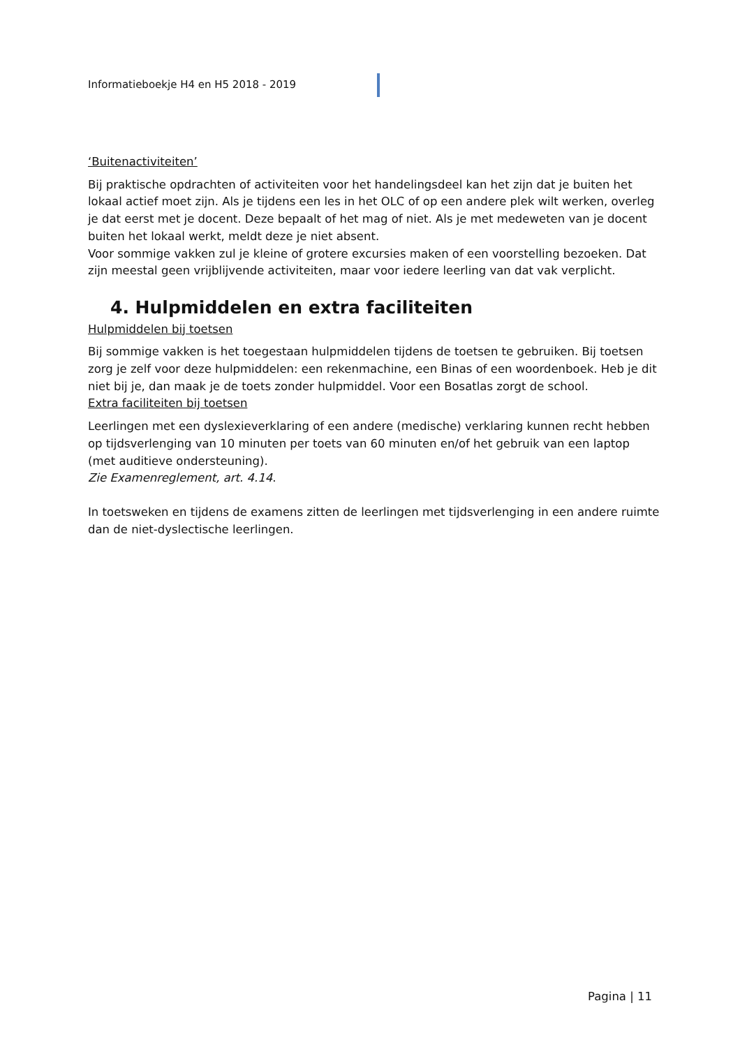Informatieboekje H4 en H5 2018 - 2019
‘Buitenactiviteiten’
Bij praktische opdrachten of activiteiten voor het handelingsdeel kan het zijn dat je buiten het lokaal actief moet zijn. Als je tijdens een les in het OLC of op een andere plek wilt werken, overleg je dat eerst met je docent. Deze bepaalt of het mag of niet. Als je met medeweten van je docent buiten het lokaal werkt, meldt deze je niet absent.
Voor sommige vakken zul je kleine of grotere excursies maken of een voorstelling bezoeken. Dat zijn meestal geen vrijblijvende activiteiten, maar voor iedere leerling van dat vak verplicht.
4. Hulpmiddelen en extra faciliteiten
Hulpmiddelen bij toetsen
Bij sommige vakken is het toegestaan hulpmiddelen tijdens de toetsen te gebruiken. Bij toetsen zorg je zelf voor deze hulpmiddelen: een rekenmachine, een Binas of een woordenboek. Heb je dit niet bij je, dan maak je de toets zonder hulpmiddel. Voor een Bosatlas zorgt de school.
Extra faciliteiten bij toetsen
Leerlingen met een dyslexieverklaring of een andere (medische) verklaring kunnen recht hebben op tijdsverlenging van 10 minuten per toets van 60 minuten en/of het gebruik van een laptop (met auditieve ondersteuning).
Zie Examenreglement, art. 4.14.
In toetsweken en tijdens de examens zitten de leerlingen met tijdsverlenging in een andere ruimte dan de niet-dyslectische leerlingen.
Pagina | 11